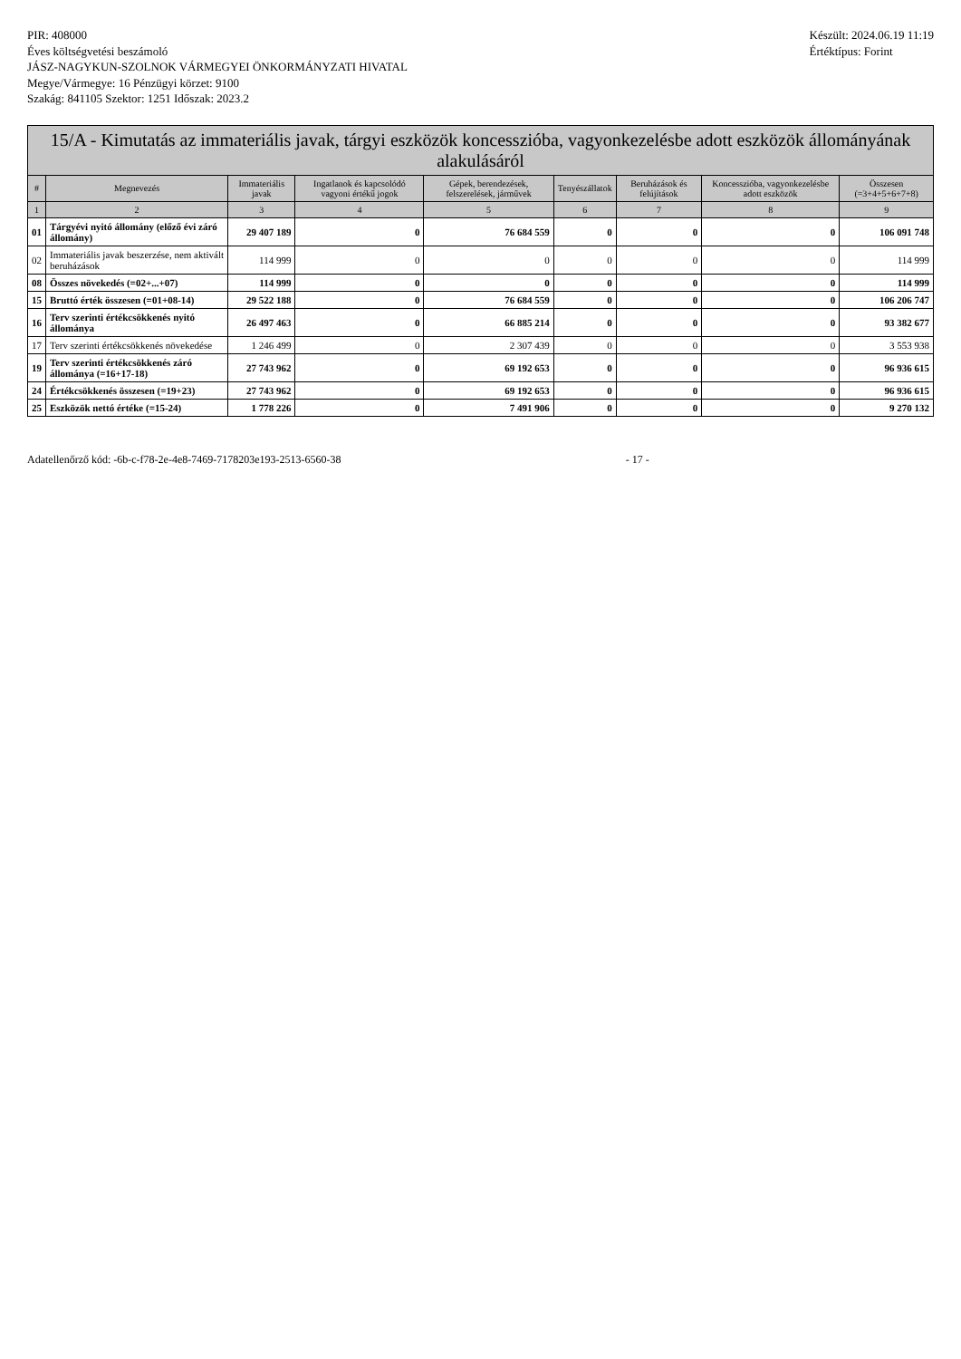PIR: 408000
Éves költségvetési beszámoló
JÁSZ-NAGYKUN-SZOLNOK VÁRMEGYEI ÖNKORMÁNYZATI HIVATAL
Megye/Vármegye: 16 Pénzügyi körzet: 9100
Szakág: 841105 Szektor: 1251 Időszak: 2023.2
Készült: 2024.06.19 11:19
Értéktípus: Forint
15/A - Kimutatás az immateriális javak, tárgyi eszközök koncesszióba, vagyonkezelésbe adott eszközök állományának alakulásáról
| # | Megnevezés | Immateriális javak | Ingatlanok és kapcsolódó vagyoni értékű jogok | Gépek, berendezések, felszerelések, járművek | Tenyészállatok | Beruházások és felújítások | Koncesszióba, vagyonkezelésbe adott eszközök | Összesen (=3+4+5+6+7+8) |
| --- | --- | --- | --- | --- | --- | --- | --- | --- |
| 1 | 2 | 3 | 4 | 5 | 6 | 7 | 8 | 9 |
| 01 | Tárgyévi nyitó állomány (előző évi záró állomány) | 29 407 189 | 0 | 76 684 559 | 0 | 0 | 0 | 106 091 748 |
| 02 | Immateriális javak beszerzése, nem aktivált beruházások | 114 999 | 0 | 0 | 0 | 0 | 0 | 114 999 |
| 08 | Összes növekedés (=02+...+07) | 114 999 | 0 | 0 | 0 | 0 | 0 | 114 999 |
| 15 | Bruttó érték összesen (=01+08-14) | 29 522 188 | 0 | 76 684 559 | 0 | 0 | 0 | 106 206 747 |
| 16 | Terv szerinti értékcsökkenés nyitó állománya | 26 497 463 | 0 | 66 885 214 | 0 | 0 | 0 | 93 382 677 |
| 17 | Terv szerinti értékcsökkenés növekedése | 1 246 499 | 0 | 2 307 439 | 0 | 0 | 0 | 3 553 938 |
| 19 | Terv szerinti értékcsökkenés záró állománya (=16+17-18) | 27 743 962 | 0 | 69 192 653 | 0 | 0 | 0 | 96 936 615 |
| 24 | Értékcsökkenés összesen (=19+23) | 27 743 962 | 0 | 69 192 653 | 0 | 0 | 0 | 96 936 615 |
| 25 | Eszközök nettó értéke (=15-24) | 1 778 226 | 0 | 7 491 906 | 0 | 0 | 0 | 9 270 132 |
Adatellenőrző kód: -6b-c-f78-2e-4e8-7469-7178203e193-2513-6560-38 - 17 -